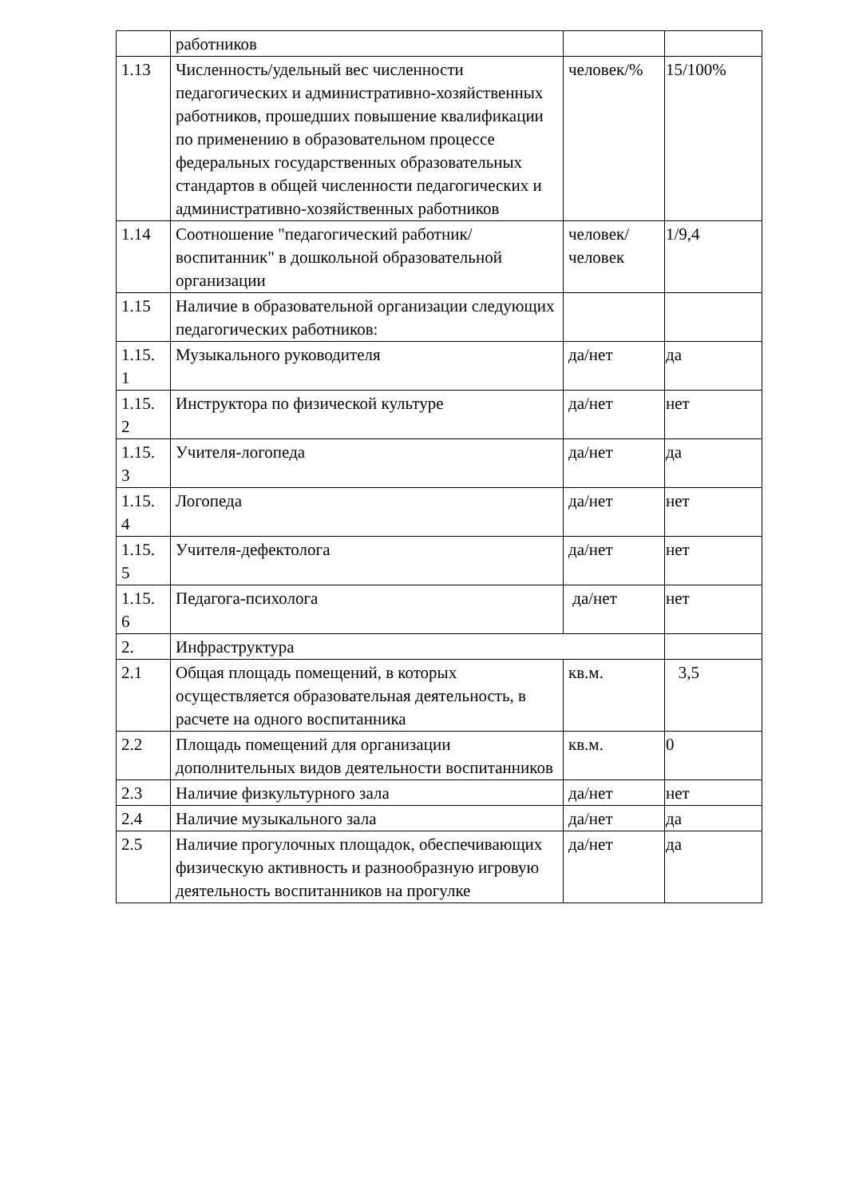| | работников | | |
| 1.13 | Численность/удельный вес численности педагогических и административно-хозяйственных работников, прошедших повышение квалификации по применению в образовательном процессе федеральных государственных образовательных стандартов в общей численности педагогических и административно-хозяйственных работников | человек/% | 15/100% |
| 1.14 | Соотношение "педагогический работник/воспитанник" в дошкольной образовательной организации | человек/человек | 1/9,4 |
| 1.15 | Наличие в образовательной организации следующих педагогических работников: | | |
| 1.15. 1 | Музыкального руководителя | да/нет | да |
| 1.15. 2 | Инструктора по физической культуре | да/нет | нет |
| 1.15. 3 | Учителя-логопеда | да/нет | да |
| 1.15. 4 | Логопеда | да/нет | нет |
| 1.15. 5 | Учителя-дефектолога | да/нет | нет |
| 1.15. 6 | Педагога-психолога | да/нет | нет |
| 2. | Инфраструктура | | |
| 2.1 | Общая площадь помещений, в которых осуществляется образовательная деятельность, в расчете на одного воспитанника | кв.м. | 3,5 |
| 2.2 | Площадь помещений для организации дополнительных видов деятельности воспитанников | кв.м. | 0 |
| 2.3 | Наличие физкультурного зала | да/нет | нет |
| 2.4 | Наличие музыкального зала | да/нет | да |
| 2.5 | Наличие прогулочных площадок, обеспечивающих физическую активность и разнообразную игровую деятельность воспитанников на прогулке | да/нет | да |